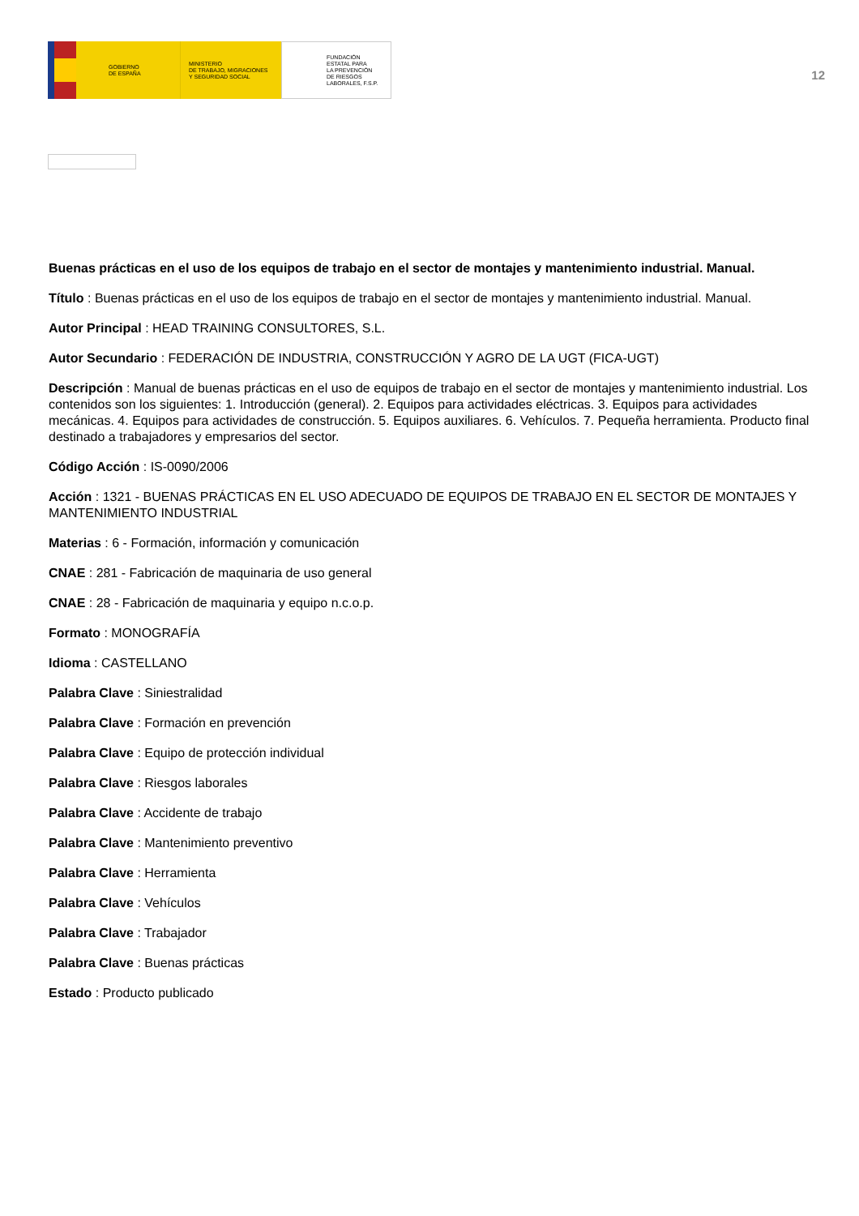GOBIERNO
DE ESPAÑA
MINISTERIO
DE TRABAJO, MIGRACIONES
Y SEGURIDAD SOCIAL
FUNDACIÓN
ESTATAL PARA
LA PREVENCIÓN
DE RIESGOS
LABORALES, F.S.P.
12
Buenas prácticas en el uso de los equipos de trabajo en el sector de montajes y mantenimiento industrial. Manual.
Título : Buenas prácticas en el uso de los equipos de trabajo en el sector de montajes y mantenimiento industrial. Manual.
Autor Principal : HEAD TRAINING CONSULTORES, S.L.
Autor Secundario : FEDERACIÓN DE INDUSTRIA, CONSTRUCCIÓN Y AGRO DE LA UGT (FICA-UGT)
Descripción : Manual de buenas prácticas en el uso de equipos de trabajo en el sector de montajes y mantenimiento industrial. Los contenidos son los siguientes: 1. Introducción (general). 2. Equipos para actividades eléctricas. 3. Equipos para actividades mecánicas. 4. Equipos para actividades de construcción. 5. Equipos auxiliares. 6. Vehículos. 7. Pequeña herramienta. Producto final destinado a trabajadores y empresarios del sector.
Código Acción : IS-0090/2006
Acción : 1321 - BUENAS PRÁCTICAS EN EL USO ADECUADO DE EQUIPOS DE TRABAJO EN EL SECTOR DE MONTAJES Y MANTENIMIENTO INDUSTRIAL
Materias : 6 - Formación, información y comunicación
CNAE : 281 - Fabricación de maquinaria de uso general
CNAE : 28 - Fabricación de maquinaria y equipo n.c.o.p.
Formato : MONOGRAFÍA
Idioma : CASTELLANO
Palabra Clave : Siniestralidad
Palabra Clave : Formación en prevención
Palabra Clave : Equipo de protección individual
Palabra Clave : Riesgos laborales
Palabra Clave : Accidente de trabajo
Palabra Clave : Mantenimiento preventivo
Palabra Clave : Herramienta
Palabra Clave : Vehículos
Palabra Clave : Trabajador
Palabra Clave : Buenas prácticas
Estado : Producto publicado